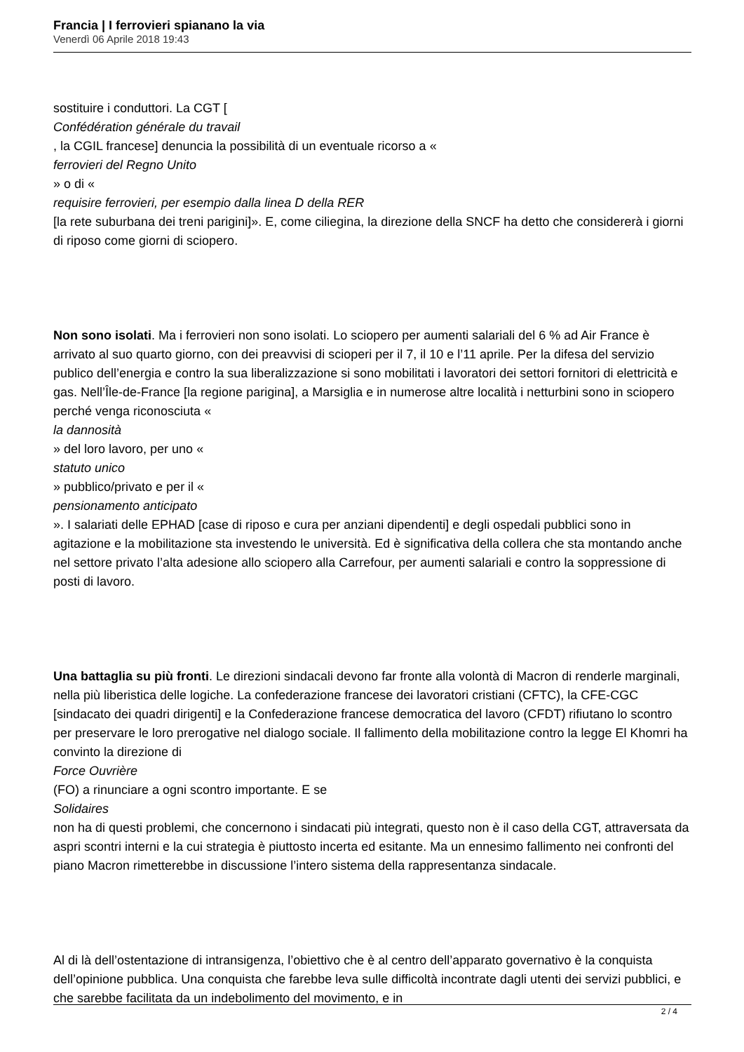Francia | I ferrovieri spianano la via
Venerdì 06 Aprile 2018 19:43
sostituire i conduttori. La CGT [
Confédération générale du travail
, la CGIL francese] denuncia la possibilità di un eventuale ricorso a «
ferrovieri del Regno Unito
» o di «
requisire ferrovieri, per esempio dalla linea D della RER
[la rete suburbana dei treni parigini]». E, come ciliegina, la direzione della SNCF ha detto che considererà i giorni di riposo come giorni di sciopero.
Non sono isolati. Ma i ferrovieri non sono isolati. Lo sciopero per aumenti salariali del 6 % ad Air France è arrivato al suo quarto giorno, con dei preavvisi di scioperi per il 7, il 10 e l’11 aprile. Per la difesa del servizio publico dell’energia e contro la sua liberalizzazione si sono mobilitati i lavoratori dei settori fornitori di elettricità e gas. Nell’Île-de-France [la regione parigina], a Marsiglia e in numerose altre località i netturbini sono in sciopero perché venga riconosciuta «
la dannosità
» del loro lavoro, per uno «
statuto unico
» pubblico/privato e per il «
pensionamento anticipato
». I salariati delle EPHAD [case di riposo e cura per anziani dipendenti] e degli ospedali pubblici sono in agitazione e la mobilitazione sta investendo le università. Ed è significativa della collera che sta montando anche nel settore privato l’alta adesione allo sciopero alla Carrefour, per aumenti salariali e contro la soppressione di posti di lavoro.
Una battaglia su più fronti. Le direzioni sindacali devono far fronte alla volontà di Macron di renderle marginali, nella più liberistica delle logiche. La confederazione francese dei lavoratori cristiani (CFTC), la CFE-CGC [sindacato dei quadri dirigenti] e la Confederazione francese democratica del lavoro (CFDT) rifiutano lo scontro per preservare le loro prerogative nel dialogo sociale. Il fallimento della mobilitazione contro la legge El Khomri ha convinto la direzione di
Force Ouvrière
(FO) a rinunciare a ogni scontro importante. E se
Solidaires
non ha di questi problemi, che concernono i sindacati più integrati, questo non è il caso della CGT, attraversata da aspri scontri interni e la cui strategia è piuttosto incerta ed esitante. Ma un ennesimo fallimento nei confronti del piano Macron rimetterebbe in discussione l’intero sistema della rappresentanza sindacale.
Al di là dell’ostentazione di intransigenza, l’obiettivo che è al centro dell’apparato governativo è la conquista dell’opinione pubblica. Una conquista che farebbe leva sulle difficoltà incontrate dagli utenti dei servizi pubblici, e che sarebbe facilitata da un indebolimento del movimento, e in
2 / 4